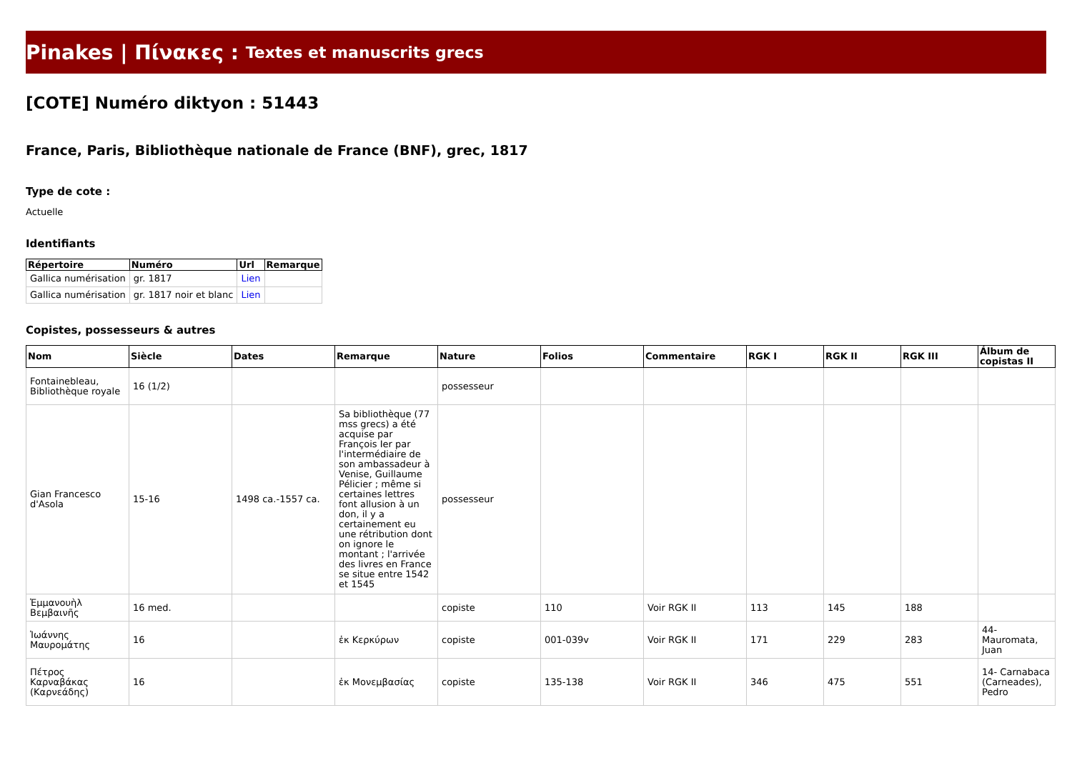Pinakes | Πίνακες : Textes et manuscrits grecs
[COTE] Numéro diktyon : 51443
France, Paris, Bibliothèque nationale de France (BNF), grec, 1817
Type de cote :
Actuelle
Identifiants
| Répertoire | Numéro | Url | Remarque |
| --- | --- | --- | --- |
| Gallica numérisation | gr. 1817 | Lien | |
| Gallica numérisation | gr. 1817 noir et blanc | Lien | |
Copistes, possesseurs & autres
| Nom | Siècle | Dates | Remarque | Nature | Folios | Commentaire | RGK I | RGK II | RGK III | Álbum de copistas II |
| --- | --- | --- | --- | --- | --- | --- | --- | --- | --- | --- |
| Fontainebleau, Bibliothèque royale | 16 (1/2) | | | possesseur | | | | | | |
| Gian Francesco d'Asola | 15-16 | 1498 ca.-1557 ca. | Sa bibliothèque (77 mss grecs) a été acquise par François Ier par l'intermédiaire de son ambassadeur à Venise, Guillaume Pélicier ; même si certaines lettres font allusion à un don, il y a certainement eu une rétribution dont on ignore le montant ; l'arrivée des livres en France se situe entre 1542 et 1545 | possesseur | | | | | | |
| Ἐμμανουὴλ Βεμβαινῆς | 16 med. | | | copiste | 110 | Voir RGK II | 113 | 145 | 188 | |
| Ἰωάννης Μαυρομάτης | 16 | | ἐκ Κερκύρων | copiste | 001-039v | Voir RGK II | 171 | 229 | 283 | 44- Mauromata, Juan |
| Πέτρος Καρναβάκας (Καρνεάδης) | 16 | | ἐκ Μονεμβασίας | copiste | 135-138 | Voir RGK II | 346 | 475 | 551 | 14- Carnabaca (Carneades), Pedro |